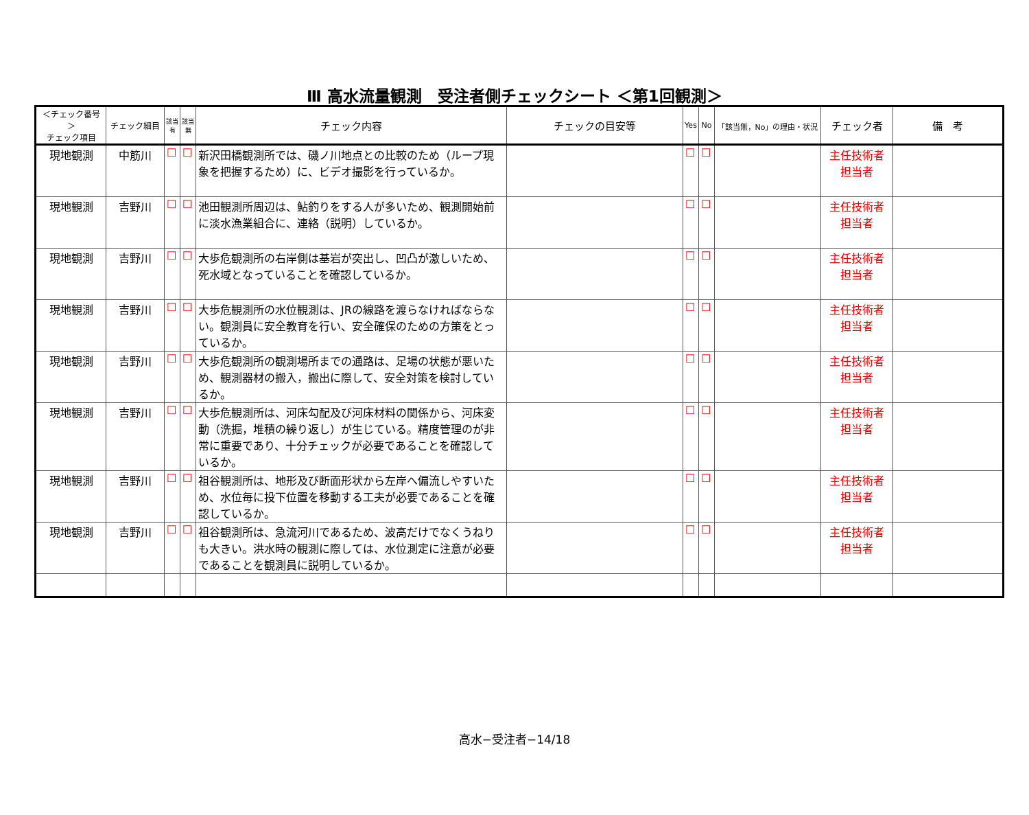Ⅲ 高水流量観測　受注者側チェックシート ＜第1回観測＞
| ＜チェック番号＞ チェック項目 | チェック細目 | 該当 有 | 該当 無 | チェック内容 | チェックの目安等 | Yes | No | 「該当無，No」の理由・状況 | チェック者 | 備 考 |
| --- | --- | --- | --- | --- | --- | --- | --- | --- | --- | --- |
| 現地観測 | 中筋川 | ☐ | ☐ | 新沢田橋観測所では、磯ノ川地点との比較のため（ループ現象を把握するため）に、ビデオ撮影を行っているか。 | | ☐ | ☐ | | 主任技術者 担当者 | |
| 現地観測 | 吉野川 | ☐ | ☐ | 池田観測所周辺は、鮎釣りをする人が多いため、観測開始前に淡水漁業組合に、連絡（説明）しているか。 | | ☐ | ☐ | | 主任技術者 担当者 | |
| 現地観測 | 吉野川 | ☐ | ☐ | 大歩危観測所の右岸側は基岩が突出し、凹凸が激しいため、死水域となっていることを確認しているか。 | | ☐ | ☐ | | 主任技術者 担当者 | |
| 現地観測 | 吉野川 | ☐ | ☐ | 大歩危観測所の水位観測は、JRの線路を渡らなければならない。観測員に安全教育を行い、安全確保のための方策をとっているか。 | | ☐ | ☐ | | 主任技術者 担当者 | |
| 現地観測 | 吉野川 | ☐ | ☐ | 大歩危観測所の観測場所までの通路は、足場の状態が悪いため、観測器材の搬入，搬出に際して、安全対策を検討しているか。 | | ☐ | ☐ | | 主任技術者 担当者 | |
| 現地観測 | 吉野川 | ☐ | ☐ | 大歩危観測所は、河床勾配及び河床材料の関係から、河床変動（洗掘，堆積の繰り返し）が生じている。精度管理のが非常に重要であり、十分チェックが必要であることを確認しているか。 | | ☐ | ☐ | | 主任技術者 担当者 | |
| 現地観測 | 吉野川 | ☐ | ☐ | 祖谷観測所は、地形及び断面形状から左岸へ偏流しやすいため、水位毎に投下位置を移動する工夫が必要であることを確認しているか。 | | ☐ | ☐ | | 主任技術者 担当者 | |
| 現地観測 | 吉野川 | ☐ | ☐ | 祖谷観測所は、急流河川であるため、波高だけでなくうねりも大きい。洪水時の観測に際しては、水位測定に注意が必要であることを観測員に説明しているか。 | | ☐ | ☐ | | 主任技術者 担当者 | |
高水−受注者−14/18